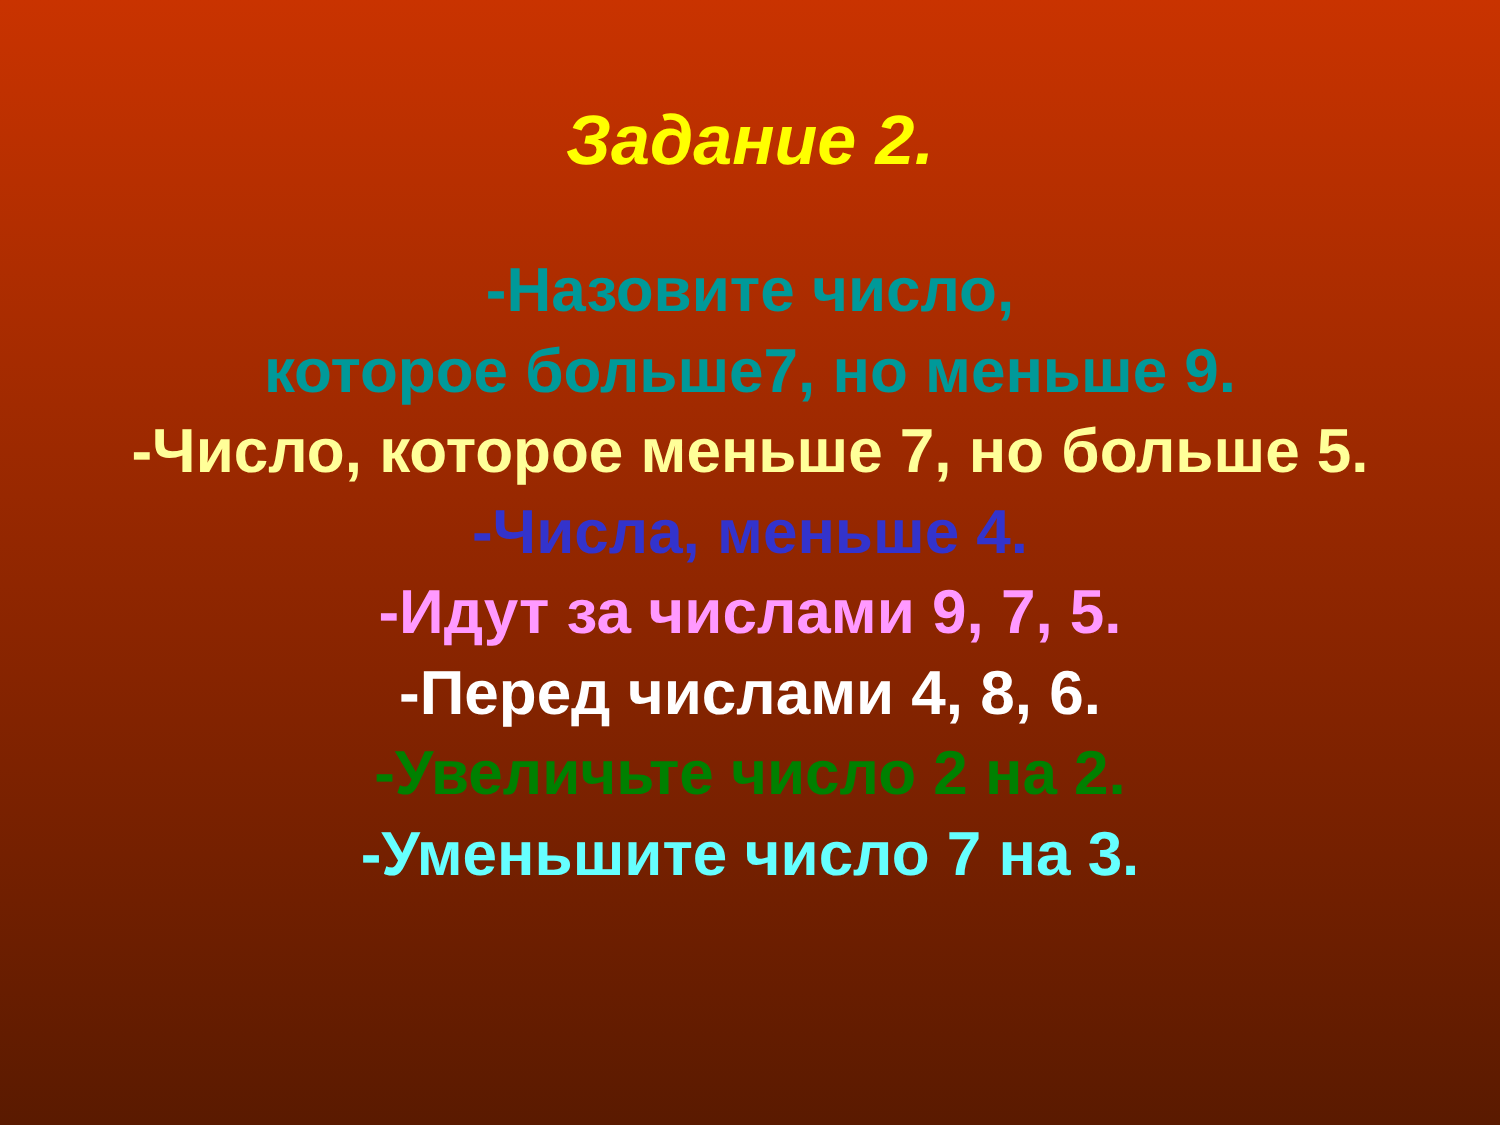Задание 2.
-Назовите число,
которое больше7, но меньше 9.
-Число, которое меньше 7, но больше 5.
-Числа, меньше 4.
-Идут за числами 9, 7, 5.
-Перед числами 4, 8, 6.
-Увеличьте число 2 на 2.
-Уменьшите число 7 на 3.